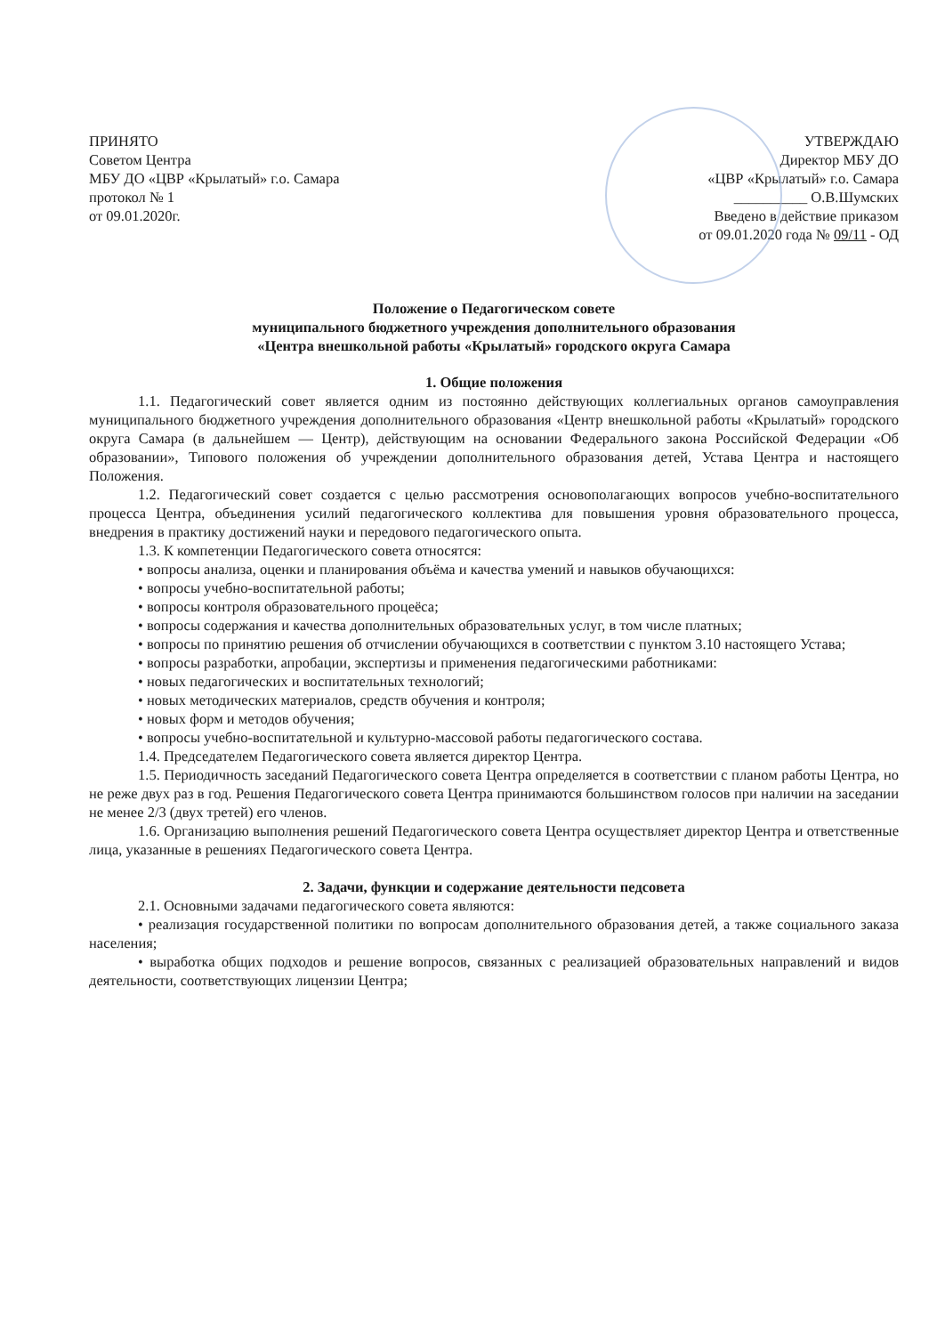ПРИНЯТО
Советом Центра
МБУ ДО «ЦВР «Крылатый» г.о. Самара
протокол № 1
от 09.01.2020г.
УТВЕРЖДАЮ
Директор МБУ ДО
«ЦВР «Крылатый» г.о. Самара
__________ О.В.Шумских
Введено в действие приказом
от 09.01.2020 года № 09/11 - ОД
Положение о Педагогическом совете
муниципального бюджетного учреждения дополнительного образования
«Центра внешкольной работы «Крылатый» городского округа Самара
1. Общие положения
1.1. Педагогический совет является одним из постоянно действующих коллегиальных органов самоуправления муниципального бюджетного учреждения дополнительного образования «Центр внешкольной работы «Крылатый» городского округа Самара (в дальнейшем — Центр), действующим на основании Федерального закона Российской Федерации «Об образовании», Типового положения об учреждении дополнительного образования детей, Устава Центра и настоящего Положения.
1.2. Педагогический совет создается с целью рассмотрения основополагающих вопросов учебно-воспитательного процесса Центра, объединения усилий педагогического коллектива для повышения уровня образовательного процесса, внедрения в практику достижений науки и передового педагогического опыта.
1.3. К компетенции Педагогического совета относятся:
• вопросы анализа, оценки и планирования объёма и качества умений и навыков обучающихся:
• вопросы учебно-воспитательной работы;
• вопросы контроля образовательного процеёса;
• вопросы содержания и качества дополнительных образовательных услуг, в том числе платных;
• вопросы по принятию решения об отчислении обучающихся в соответствии с пунктом 3.10 настоящего Устава;
• вопросы разработки, апробации, экспертизы и применения педагогическими работниками:
• новых педагогических и воспитательных технологий;
• новых методических материалов, средств обучения и контроля;
• новых форм и методов обучения;
• вопросы учебно-воспитательной и культурно-массовой работы педагогического состава.
1.4. Председателем Педагогического совета является директор Центра.
1.5. Периодичность заседаний Педагогического совета Центра определяется в соответствии с планом работы Центра, но не реже двух раз в год. Решения Педагогического совета Центра принимаются большинством голосов при наличии на заседании не менее 2/3 (двух третей) его членов.
1.6. Организацию выполнения решений Педагогического совета Центра осуществляет директор Центра и ответственные лица, указанные в решениях Педагогического совета Центра.
2. Задачи, функции и содержание деятельности педсовета
2.1. Основными задачами педагогического совета являются:
• реализация государственной политики по вопросам дополнительного образования детей, а также социального заказа населения;
• выработка общих подходов и решение вопросов, связанных с реализацией образовательных направлений и видов деятельности, соответствующих лицензии Центра;